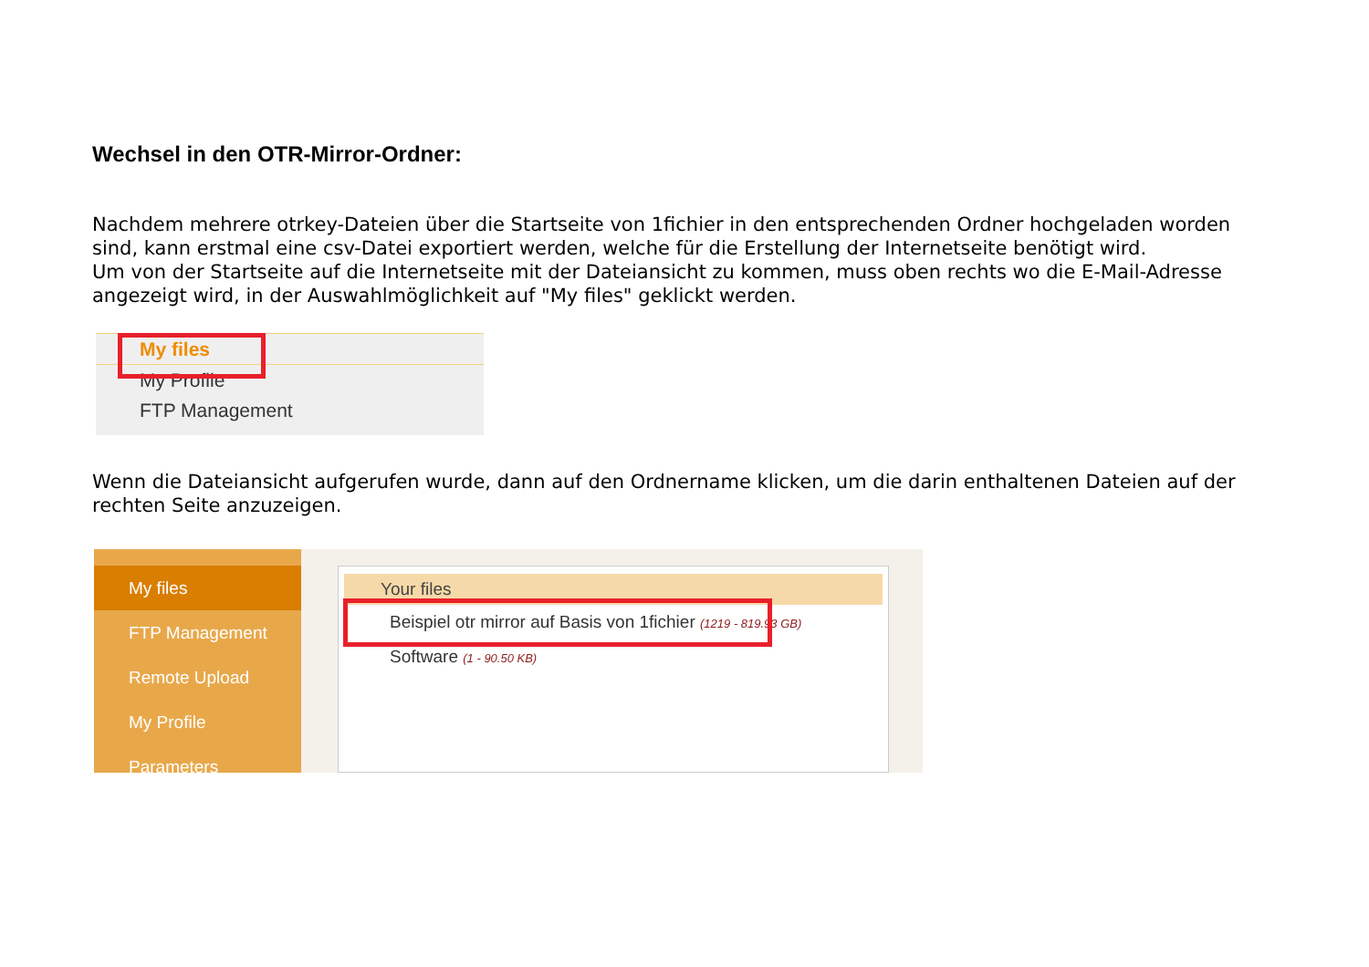Wechsel in den OTR-Mirror-Ordner:
Nachdem mehrere otrkey-Dateien über die Startseite von 1fichier in den entsprechenden Ordner hochgeladen worden sind, kann erstmal eine csv-Datei exportiert werden, welche für die Erstellung der Internetseite benötigt wird.
Um von der Startseite auf die Internetseite mit der Dateiansicht zu kommen, muss oben rechts wo die E-Mail-Adresse angezeigt wird, in der Auswahlmöglichkeit auf "My files" geklickt werden.
My files
My Profile
FTP Management
Wenn die Dateiansicht aufgerufen wurde, dann auf den Ordnername klicken, um die darin enthaltenen Dateien auf der rechten Seite anzuzeigen.
My files
FTP Management
Remote Upload
My Profile
Parameters
Your files
Beispiel otr mirror auf Basis von 1fichier (1219 - 819.93 GB)
Software (1 - 90.50 KB)